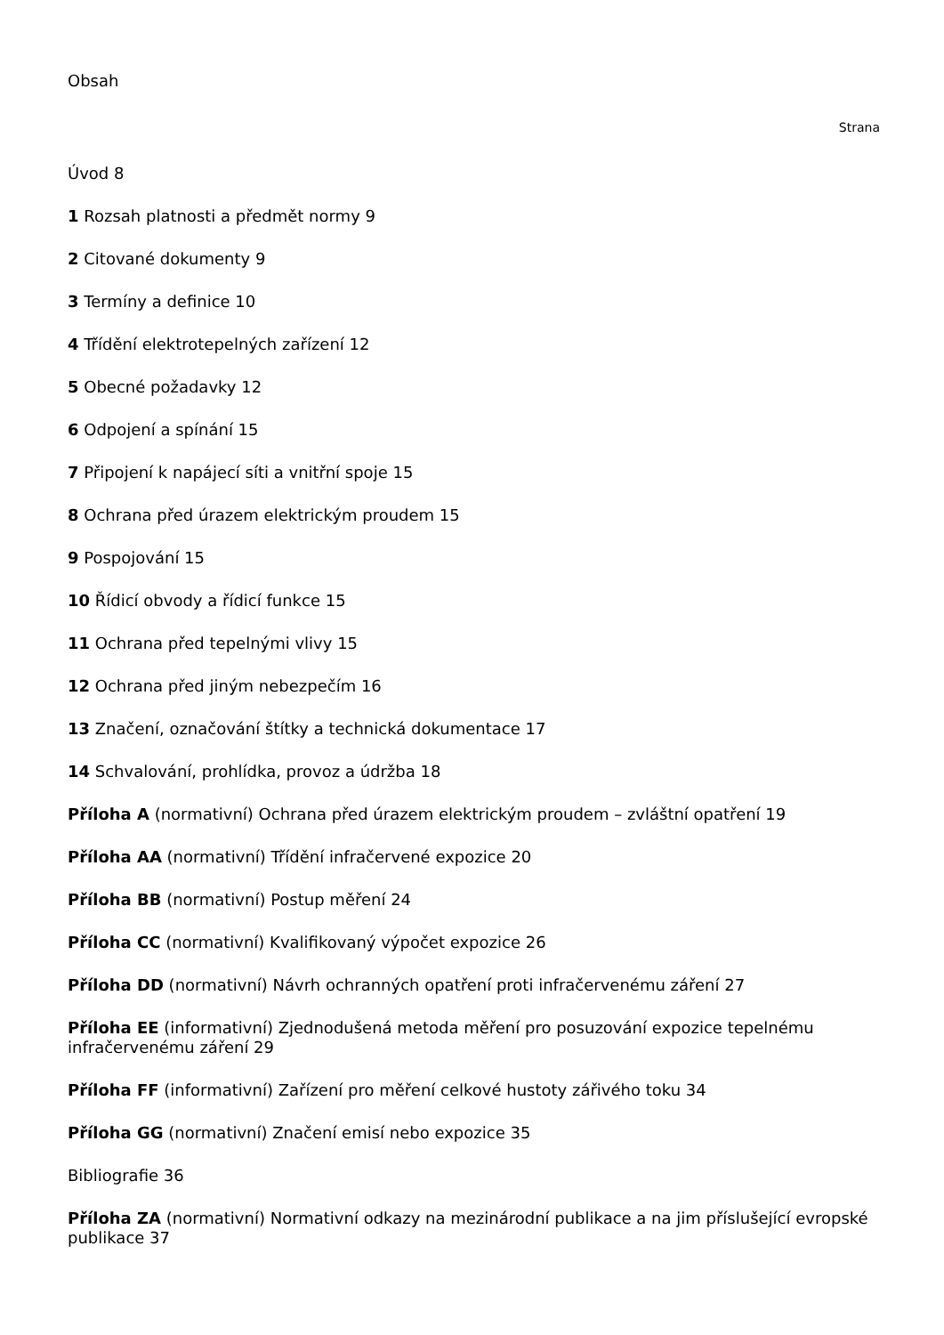Obsah
Strana
Úvod 8
1 Rozsah platnosti a předmět normy 9
2 Citované dokumenty 9
3 Termíny a definice 10
4 Třídění elektrotepelných zařízení 12
5 Obecné požadavky 12
6 Odpojení a spínání 15
7 Připojení k napájecí síti a vnitřní spoje 15
8 Ochrana před úrazem elektrickým proudem 15
9 Pospojování 15
10 Řídicí obvody a řídicí funkce 15
11 Ochrana před tepelnými vlivy 15
12 Ochrana před jiným nebezpečím 16
13 Značení, označování štítky a technická dokumentace 17
14 Schvalování, prohlídka, provoz a údržba 18
Příloha A (normativní) Ochrana před úrazem elektrickým proudem – zvláštní opatření 19
Příloha AA (normativní) Třídění infračervené expozice 20
Příloha BB (normativní) Postup měření 24
Příloha CC (normativní) Kvalifikovaný výpočet expozice 26
Příloha DD (normativní) Návrh ochranných opatření proti infračervenému záření 27
Příloha EE (informativní) Zjednodušená metoda měření pro posuzování expozice tepelnému infračervenému záření 29
Příloha FF (informativní) Zařízení pro měření celkové hustoty zářivého toku 34
Příloha GG (normativní) Značení emisí nebo expozice 35
Bibliografie 36
Příloha ZA (normativní) Normativní odkazy na mezinárodní publikace a na jim příslušející evropské publikace 37